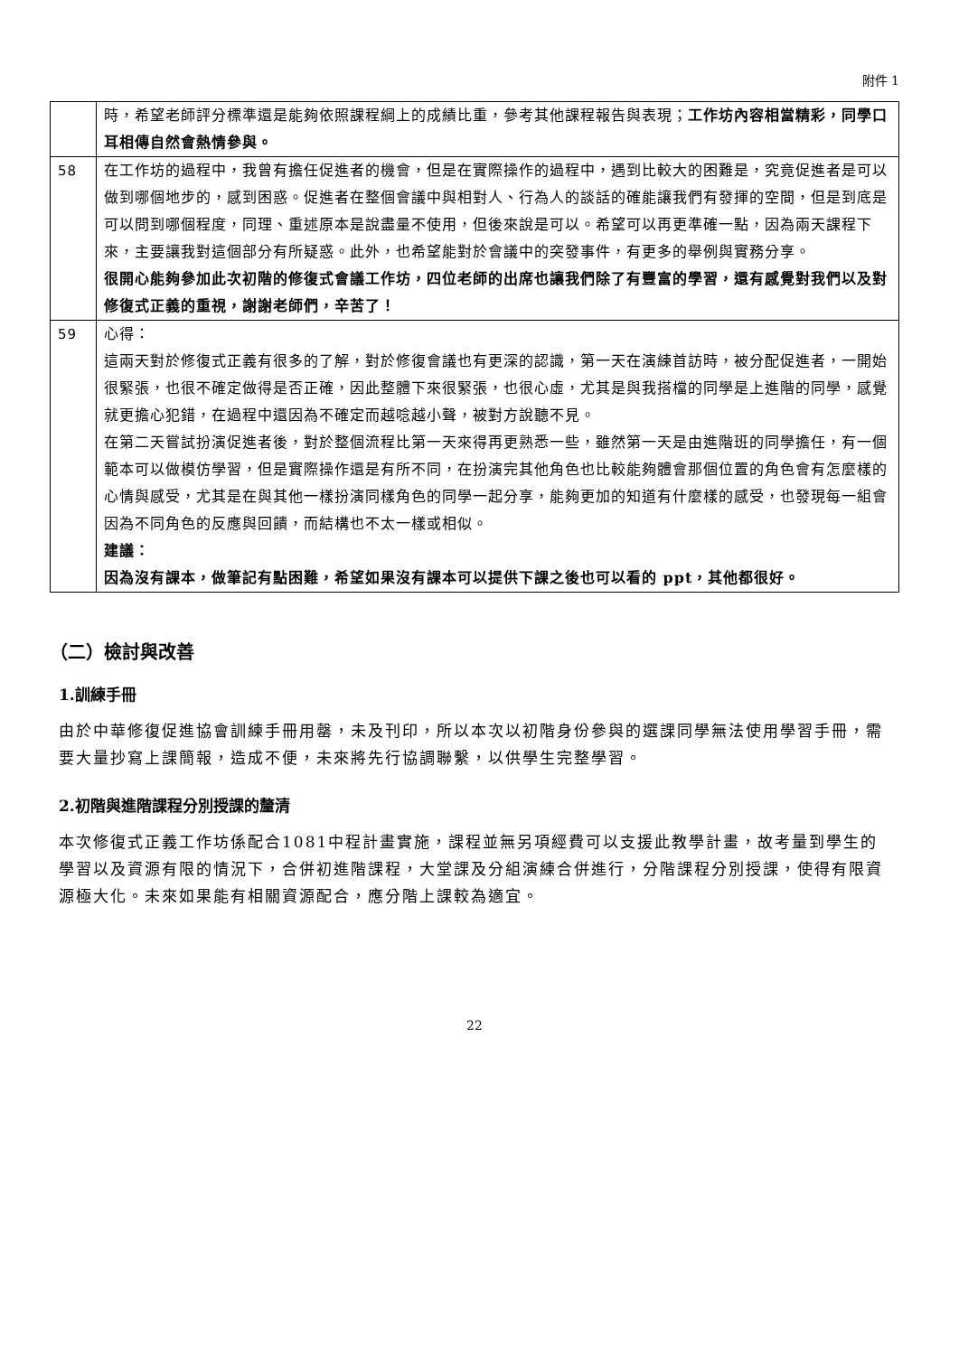附件 1
| | 時，希望老師評分標準還是能夠依照課程綱上的成績比重，參考其他課程報告與表現； 工作坊內容相當精彩，同學口耳相傳自然會熱情參與。 |
| 58 | 在工作坊的過程中，我曾有擔任促進者的機會，但是在實際操作的過程中，遇到比較大的困難是，究竟促進者是可以做到哪個地步的，感到困惑。促進者在整個會議中與相對人、行為人的談話的確能讓我們有發揮的空間，但是到底是可以問到哪個程度，同理、重述原本是說盡量不使用，但後來說是可以。希望可以再更準確一點，因為兩天課程下來，主要讓我對這個部分有所疑惑。此外，也希望能對於會議中的突發事件，有更多的舉例與實務分享。 很開心能夠參加此次初階的修復式會議工作坊，四位老師的出席也讓我們除了有豐富的學習，還有感覺對我們以及對修復式正義的重視，謝謝老師們，辛苦了！ |
| 59 | 心得： 這兩天對於修復式正義有很多的了解，對於修復會議也有更深的認識，第一天在演練首訪時，被分配促進者，一開始很緊張，也很不確定做得是否正確，因此整體下來很緊張，也很心虛，尤其是與我搭檔的同學是上進階的同學，感覺就更擔心犯錯，在過程中還因為不確定而越唸越小聲，被對方說聽不見。 在第二天嘗試扮演促進者後，對於整個流程比第一天來得再更熟悉一些，雖然第一天是由進階班的同學擔任，有一個範本可以做模仿學習，但是實際操作還是有所不同，在扮演完其他角色也比較能夠體會那個位置的角色會有怎麼樣的心情與感受，尤其是在與其他一樣扮演同樣角色的同學一起分享，能夠更加的知道有什麼樣的感受，也發現每一組會因為不同角色的反應與回饋，而結構也不太一樣或相似。 建議： 因為沒有課本，做筆記有點困難，希望如果沒有課本可以提供下課之後也可以看的 ppt，其他都很好。 |
（二）檢討與改善
1.訓練手冊
由於中華修復促進協會訓練手冊用罄，未及刊印，所以本次以初階身份參與的選課同學無法使用學習手冊，需要大量抄寫上課簡報，造成不便，未來將先行協調聯繫，以供學生完整學習。
2.初階與進階課程分別授課的釐清
本次修復式正義工作坊係配合1081中程計畫實施，課程並無另項經費可以支援此教學計畫，故考量到學生的學習以及資源有限的情況下，合併初進階課程，大堂課及分組演練合併進行，分階課程分別授課，使得有限資源極大化。未來如果能有相關資源配合，應分階上課較為適宜。
22